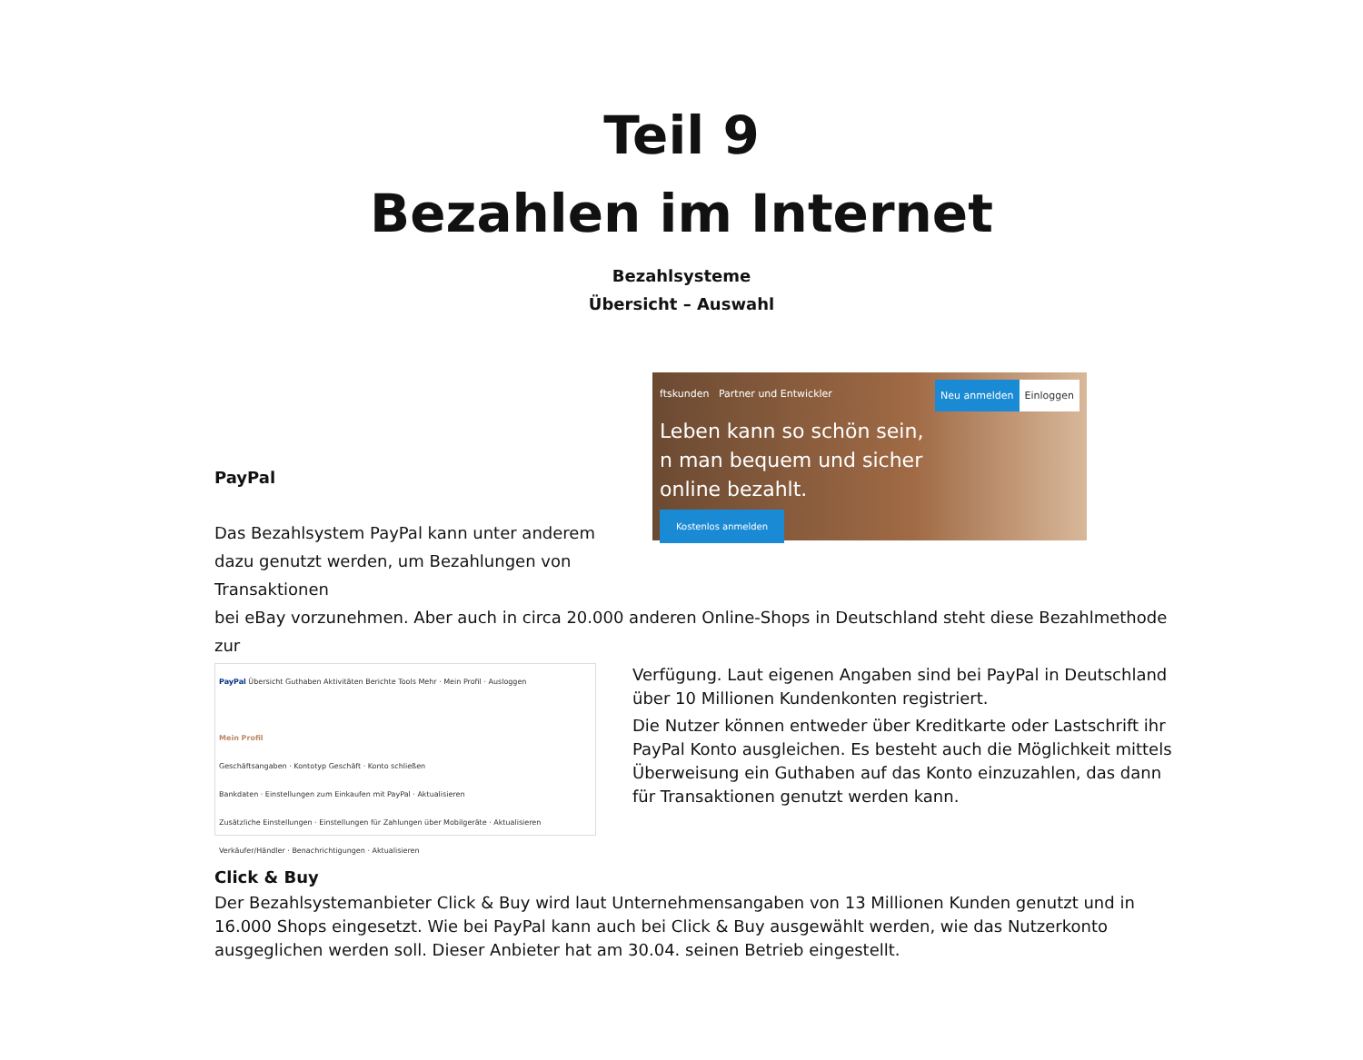Teil 9
Bezahlen im Internet
Bezahlsysteme
Übersicht – Auswahl
PayPal
Das Bezahlsystem PayPal kann unter anderem dazu genutzt werden, um Bezahlungen von Transaktionen
ftskunden Partner und Entwickler Einloggen Neu anmelden
Leben kann so schön sein,
n man bequem und sicher
online bezahlt.
Kostenlos anmelden
bei eBay vorzunehmen. Aber auch in circa 20.000 anderen Online-Shops in Deutschland steht diese Bezahlmethode zur
PayPal Übersicht Guthaben Aktivitäten Berichte Tools Mehr · Mein Profil · Ausloggen
Mein Profil
Geschäftsangaben · Kontotyp Geschäft · Konto schließen
Bankdaten · Einstellungen zum Einkaufen mit PayPal · Aktualisieren
Zusätzliche Einstellungen · Einstellungen für Zahlungen über Mobilgeräte · Aktualisieren
Verkäufer/Händler · Benachrichtigungen · Aktualisieren
Verfügung. Laut eigenen Angaben sind bei PayPal in Deutschland über 10 Millionen Kundenkonten registriert.
Die Nutzer können entweder über Kreditkarte oder Lastschrift ihr PayPal Konto ausgleichen. Es besteht auch die Möglichkeit mittels Überweisung ein Guthaben auf das Konto einzuzahlen, das dann für Transaktionen genutzt werden kann.
Click & Buy
Der Bezahlsystemanbieter Click & Buy wird laut Unternehmensangaben von 13 Millionen Kunden genutzt und in 16.000 Shops eingesetzt. Wie bei PayPal kann auch bei Click & Buy ausgewählt werden, wie das Nutzerkonto ausgeglichen werden soll. Dieser Anbieter hat am 30.04. seinen Betrieb eingestellt.